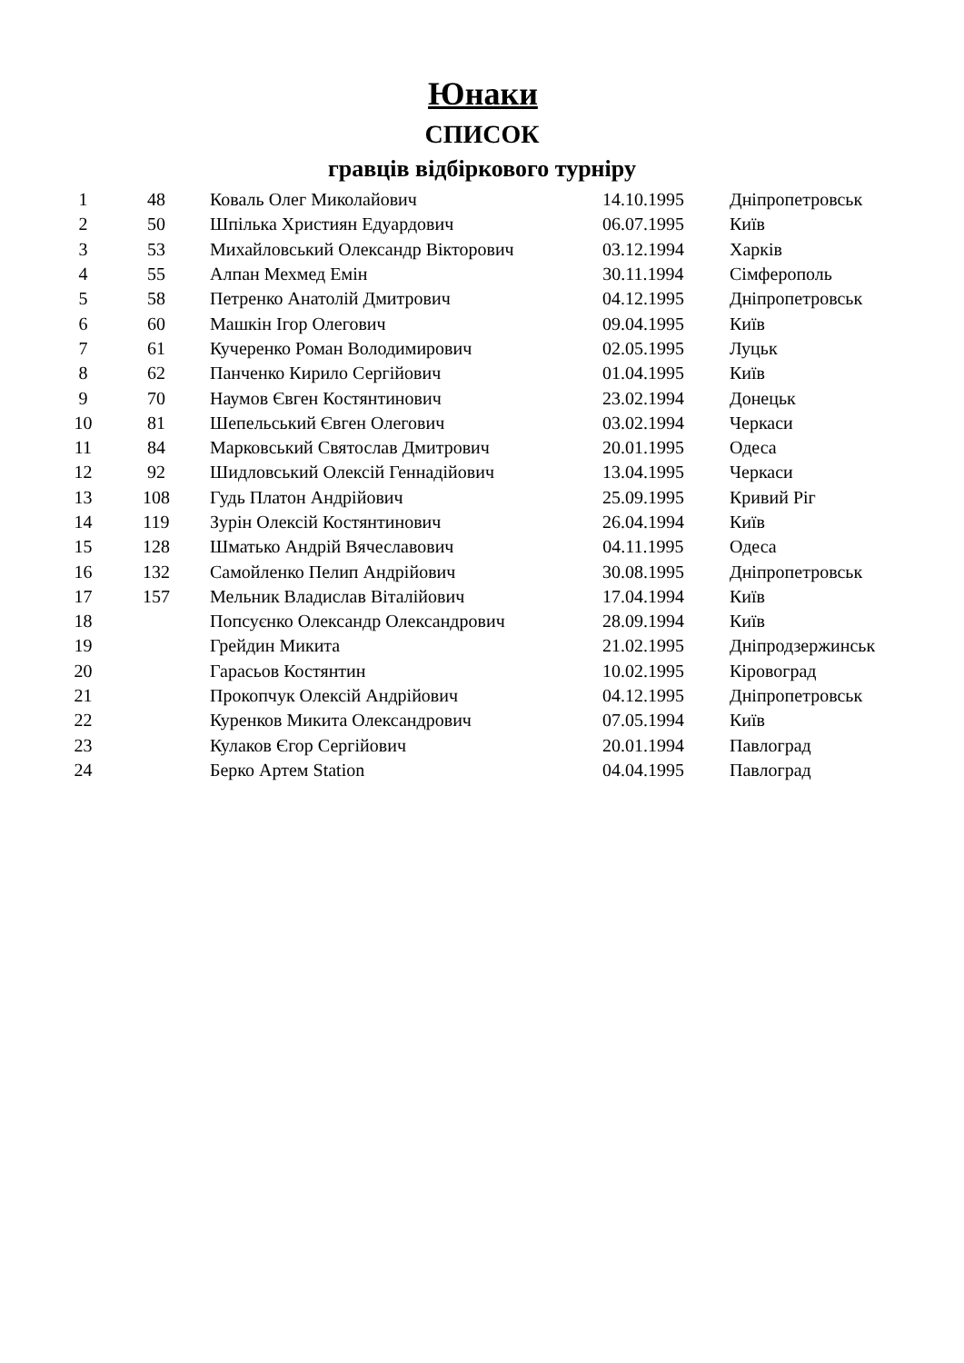Юнаки
СПИСОК
гравців відбіркового турніру
| 1 | 48 | Коваль Олег Миколайович | 14.10.1995 | Дніпропетровськ |
| 2 | 50 | Шпілька Християн Едуардович | 06.07.1995 | Київ |
| 3 | 53 | Михайловський Олександр Вікторович | 03.12.1994 | Харків |
| 4 | 55 | Алпан Мехмед Емін | 30.11.1994 | Сімферополь |
| 5 | 58 | Петренко Анатолій Дмитрович | 04.12.1995 | Дніпропетровськ |
| 6 | 60 | Машкін Ігор Олегович | 09.04.1995 | Київ |
| 7 | 61 | Кучеренко Роман Володимирович | 02.05.1995 | Луцьк |
| 8 | 62 | Панченко Кирило Сергійович | 01.04.1995 | Київ |
| 9 | 70 | Наумов Євген Костянтинович | 23.02.1994 | Донецьк |
| 10 | 81 | Шепельський Євген Олегович | 03.02.1994 | Черкаси |
| 11 | 84 | Марковський Святослав Дмитрович | 20.01.1995 | Одеса |
| 12 | 92 | Шидловський Олексій Геннадійович | 13.04.1995 | Черкаси |
| 13 | 108 | Гудь Платон Андрійович | 25.09.1995 | Кривий Ріг |
| 14 | 119 | Зурін Олексій Костянтинович | 26.04.1994 | Київ |
| 15 | 128 | Шматько Андрій Вячеславович | 04.11.1995 | Одеса |
| 16 | 132 | Самойленко Пелип Андрійович | 30.08.1995 | Дніпропетровськ |
| 17 | 157 | Мельник Владислав Віталійович | 17.04.1994 | Київ |
| 18 | | Попсуєнко Олександр Олександрович | 28.09.1994 | Київ |
| 19 | | Грейдин Микита | 21.02.1995 | Дніпродзержинськ |
| 20 | | Гарасьов Костянтин | 10.02.1995 | Кіровоград |
| 21 | | Прокопчук Олексій Андрійович | 04.12.1995 | Дніпропетровськ |
| 22 | | Куренков Микита Олександрович | 07.05.1994 | Київ |
| 23 | | Кулаков Єгор Сергійович | 20.01.1994 | Павлоград |
| 24 | | Берко Артем Station | 04.04.1995 | Павлоград |